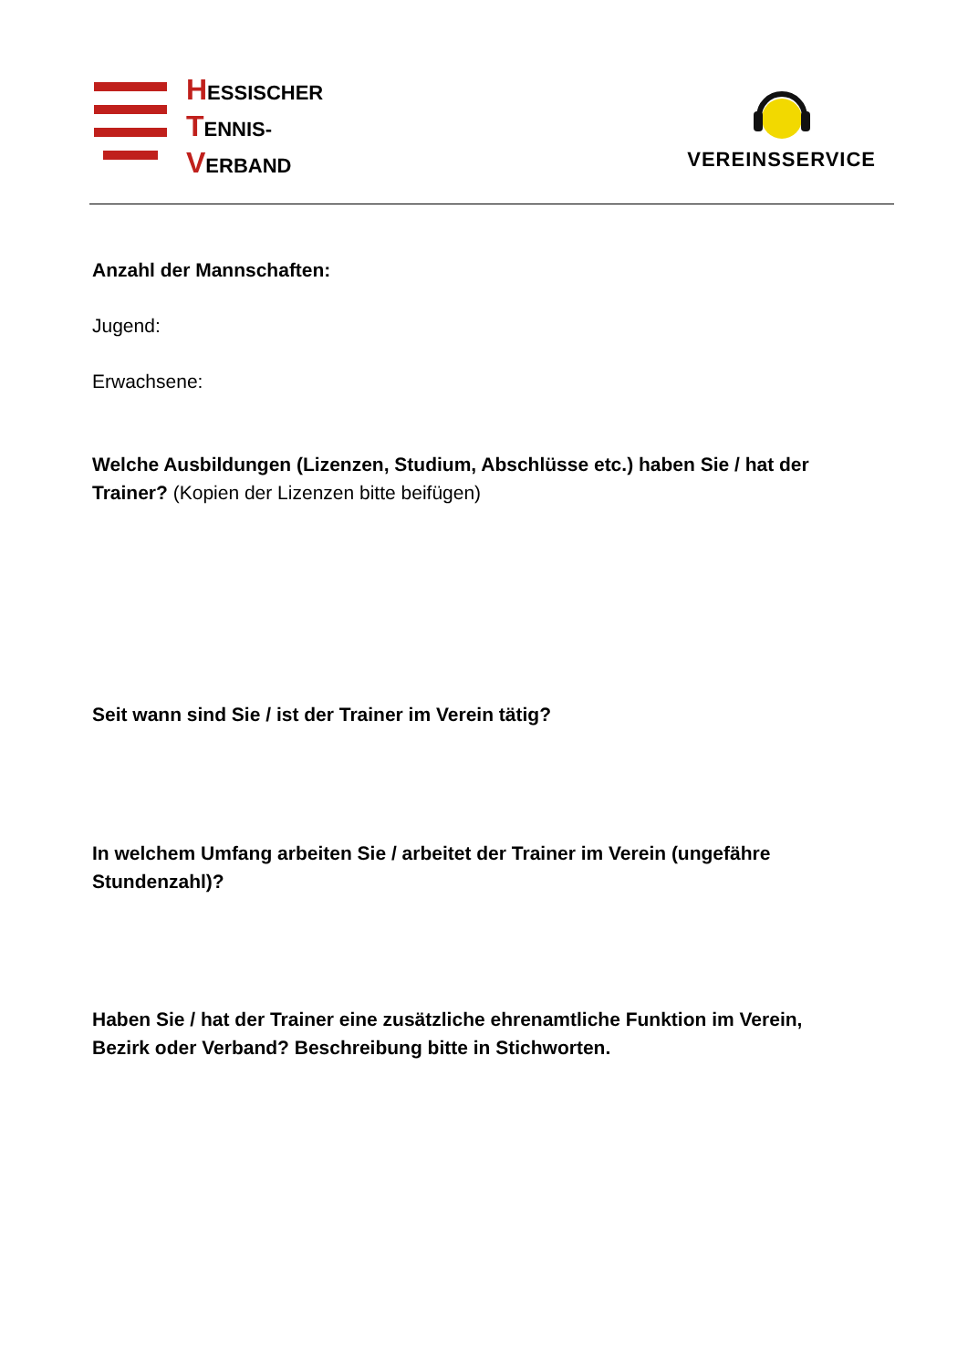HESSISCHER
TENNIS-
VERBAND
VEREINSSERVICE
Anzahl der Mannschaften:
Jugend:
Erwachsene:
Welche Ausbildungen (Lizenzen, Studium, Abschlüsse etc.) haben Sie / hat der Trainer? (Kopien der Lizenzen bitte beifügen)
Seit wann sind Sie / ist der Trainer im Verein tätig?
In welchem Umfang arbeiten Sie / arbeitet der Trainer im Verein (ungefähre Stundenzahl)?
Haben Sie / hat der Trainer eine zusätzliche ehrenamtliche Funktion im Verein, Bezirk oder Verband? Beschreibung bitte in Stichworten.